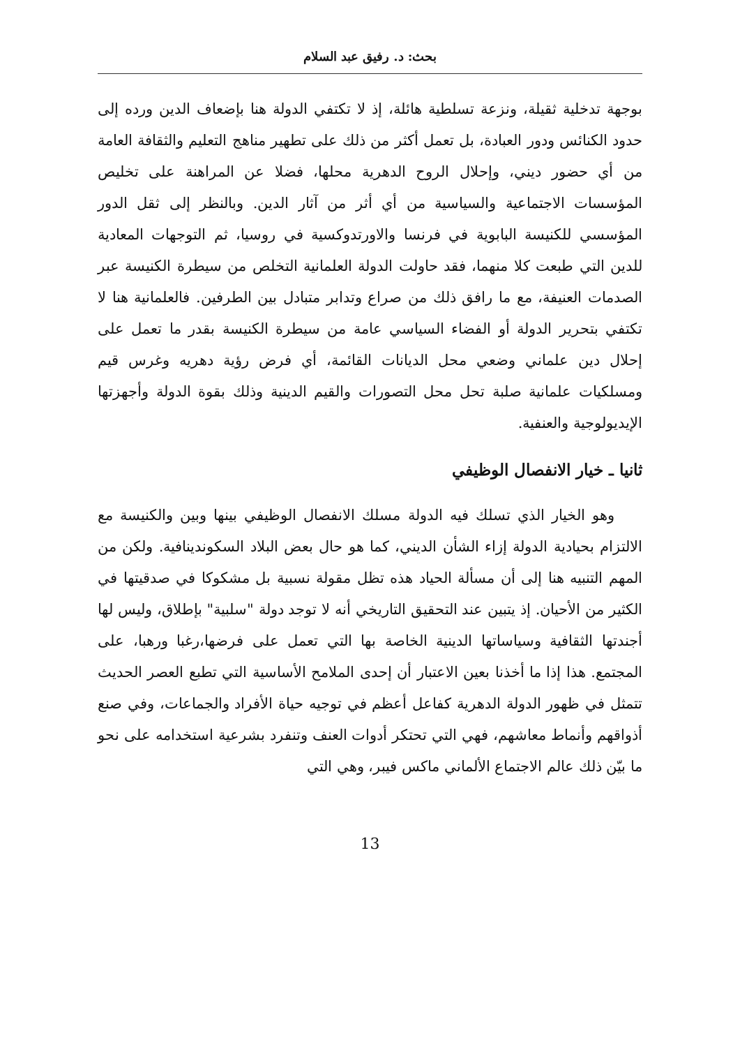بحث: د. رفيق عبد السلام
بوجهة تدخلية ثقيلة، ونزعة تسلطية هائلة، إذ لا تكتفي الدولة هنا بإضعاف الدين ورده إلى حدود الكنائس ودور العبادة، بل تعمل أكثر من ذلك على تطهير مناهج التعليم والثقافة العامة من أي حضور ديني، وإحلال الروح الدهرية محلها، فضلا عن المراهنة على تخليص المؤسسات الاجتماعية والسياسية من أي أثر من آثار الدين. وبالنظر إلى ثقل الدور المؤسسي للكنيسة البابوية في فرنسا والاورتدوكسية في روسيا، ثم التوجهات المعادية للدين التي طبعت كلا منهما، فقد حاولت الدولة العلمانية التخلص من سيطرة الكنيسة عبر الصدمات العنيفة، مع ما رافق ذلك من صراع وتدابر متبادل بين الطرفين. فالعلمانية هنا لا تكتفي بتحرير الدولة أو الفضاء السياسي عامة من سيطرة الكنيسة بقدر ما تعمل على إحلال دين علماني وضعي محل الديانات القائمة، أي فرض رؤية دهريه وغرس قيم ومسلكيات علمانية صلبة تحل محل التصورات والقيم الدينية وذلك بقوة الدولة وأجهزتها الإيديولوجية والعنفية.
ثانيا ـ خيار الانفصال الوظيفي
وهو الخيار الذي تسلك فيه الدولة مسلك الانفصال الوظيفي بينها وبين والكنيسة مع الالتزام بحيادية الدولة إزاء الشأن الديني، كما هو حال بعض البلاد السكوندينافية. ولكن من المهم التنبيه هنا إلى أن مسألة الحياد هذه تظل مقولة نسبية بل مشكوكا في صدقيتها في الكثير من الأحيان. إذ يتبين عند التحقيق التاريخي أنه لا توجد دولة "سلبية" بإطلاق، وليس لها أجندتها الثقافية وسياساتها الدينية الخاصة بها التي تعمل على فرضها،رغبا ورهبا، على المجتمع. هذا إذا ما أخذنا بعين الاعتبار أن إحدى الملامح الأساسية التي تطبع العصر الحديث تتمثل في ظهور الدولة الدهرية كفاعل أعظم في توجيه حياة الأفراد والجماعات، وفي صنع أذواقهم وأنماط معاشهم، فهي التي تحتكر أدوات العنف وتنفرد بشرعية استخدامه على نحو ما بيّن ذلك عالم الاجتماع الألماني ماكس فيبر، وهي التي
13